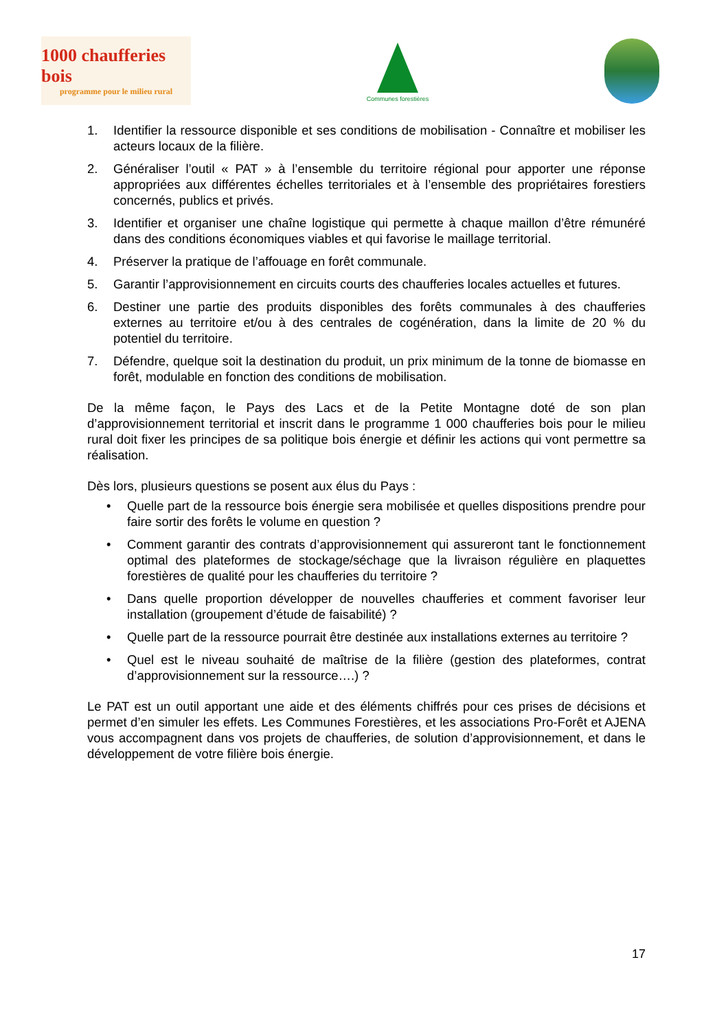1000 chaufferies bois
programme pour le milieu rural
Communes forestières
1. Identifier la ressource disponible et ses conditions de mobilisation - Connaître et mobiliser les acteurs locaux de la filière.
2. Généraliser l’outil « PAT » à l’ensemble du territoire régional pour apporter une réponse appropriées aux différentes échelles territoriales et à l’ensemble des propriétaires forestiers concernés, publics et privés.
3. Identifier et organiser une chaîne logistique qui permette à chaque maillon d’être rémunéré dans des conditions économiques viables et qui favorise le maillage territorial.
4. Préserver la pratique de l’affouage en forêt communale.
5. Garantir l’approvisionnement en circuits courts des chaufferies locales actuelles et futures.
6. Destiner une partie des produits disponibles des forêts communales à des chaufferies externes au territoire et/ou à des centrales de cogénération, dans la limite de 20 % du potentiel du territoire.
7. Défendre, quelque soit la destination du produit, un prix minimum de la tonne de biomasse en forêt, modulable en fonction des conditions de mobilisation.
De la même façon, le Pays des Lacs et de la Petite Montagne doté de son plan d’approvisionnement territorial et inscrit dans le programme 1 000 chaufferies bois pour le milieu rural doit fixer les principes de sa politique bois énergie et définir les actions qui vont permettre sa réalisation.
Dès lors, plusieurs questions se posent aux élus du Pays :
• Quelle part de la ressource bois énergie sera mobilisée et quelles dispositions prendre pour faire sortir des forêts le volume en question ?
• Comment garantir des contrats d’approvisionnement qui assureront tant le fonctionnement optimal des plateformes de stockage/séchage que la livraison régulière en plaquettes forestières de qualité pour les chaufferies du territoire ?
• Dans quelle proportion développer de nouvelles chaufferies et comment favoriser leur installation (groupement d’étude de faisabilité) ?
• Quelle part de la ressource pourrait être destinée aux installations externes au territoire ?
• Quel est le niveau souhaité de maîtrise de la filière (gestion des plateformes, contrat d’approvisionnement sur la ressource….) ?
Le PAT est un outil apportant une aide et des éléments chiffrés pour ces prises de décisions et permet d’en simuler les effets. Les Communes Forestières, et les associations Pro-Forêt et AJENA vous accompagnent dans vos projets de chaufferies, de solution d’approvisionnement, et dans le développement de votre filière bois énergie.
17